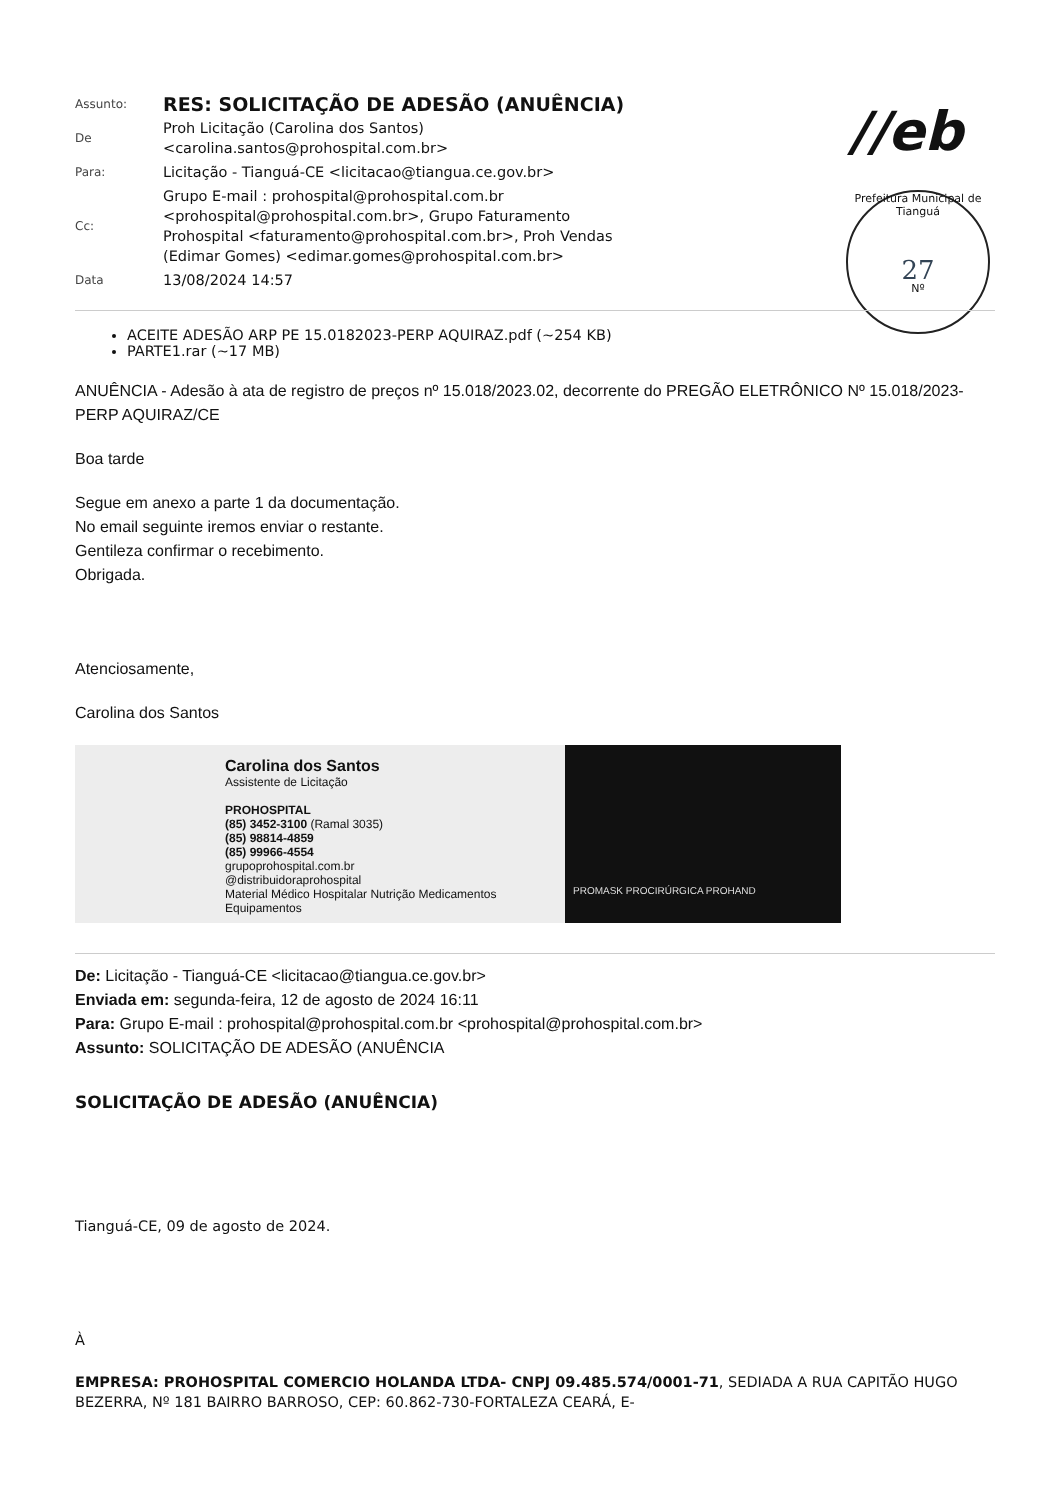| Assunto: | RES: SOLICITAÇÃO DE ADESÃO (ANUÊNCIA) |
| De | Proh Licitação (Carolina dos Santos) <carolina.santos@prohospital.com.br> |
| Para: | Licitação - Tianguá-CE <licitacao@tiangua.ce.gov.br> |
| Cc: | Grupo E-mail : prohospital@prohospital.com.br <prohospital@prohospital.com.br>, Grupo Faturamento Prohospital <faturamento@prohospital.com.br>, Proh Vendas (Edimar Gomes) <edimar.gomes@prohospital.com.br> |
| Data | 13/08/2024 14:57 |
//eb
Prefeitura Municipal de Tianguá
27
Nº
ACEITE ADESÃO ARP PE 15.0182023-PERP AQUIRAZ.pdf (~254 KB)
PARTE1.rar (~17 MB)
ANUÊNCIA - Adesão à ata de registro de preços nº 15.018/2023.02, decorrente do PREGÃO ELETRÔNICO Nº 15.018/2023-PERP AQUIRAZ/CE
Boa tarde
Segue em anexo a parte 1 da documentação.
No email seguinte iremos enviar o restante.
Gentileza confirmar o recebimento.
Obrigada.
Atenciosamente,
Carolina dos Santos
Carolina dos Santos
Assistente de Licitação
PROHOSPITAL
(85) 3452-3100 (Ramal 3035)
(85) 98814-4859
(85) 99966-4554
grupoprohospital.com.br
@distribuidoraprohospital
Material Médico Hospitalar Nutrição Medicamentos Equipamentos
PROMASK PROCIRÚRGICA PROHAND
De: Licitação - Tianguá-CE <licitacao@tiangua.ce.gov.br>
Enviada em: segunda-feira, 12 de agosto de 2024 16:11
Para: Grupo E-mail : prohospital@prohospital.com.br <prohospital@prohospital.com.br>
Assunto: SOLICITAÇÃO DE ADESÃO (ANUÊNCIA
SOLICITAÇÃO DE ADESÃO (ANUÊNCIA)
Tianguá-CE, 09 de agosto de 2024.
À
EMPRESA: PROHOSPITAL COMERCIO HOLANDA LTDA- CNPJ 09.485.574/0001-71, SEDIADA A RUA CAPITÃO HUGO BEZERRA, Nº 181 BAIRRO BARROSO, CEP: 60.862-730-FORTALEZA CEARÁ, E-